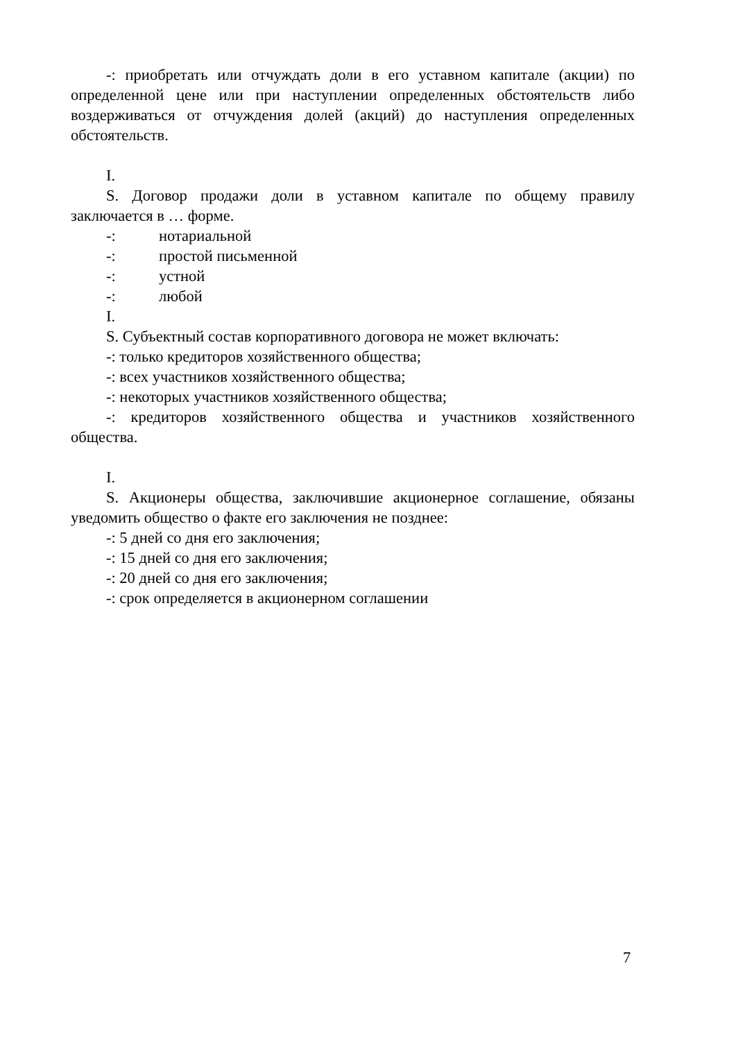-: приобретать или отчуждать доли в его уставном капитале (акции) по определенной цене или при наступлении определенных обстоятельств либо воздерживаться от отчуждения долей (акций) до наступления определенных обстоятельств.
I.
S. Договор продажи доли в уставном капитале по общему правилу заключается в … форме.
-: нотариальной
-: простой письменной
-: устной
-: любой
I.
S. Субъектный состав корпоративного договора не может включать:
-: только кредиторов хозяйственного общества;
-: всех участников хозяйственного общества;
-: некоторых участников хозяйственного общества;
-: кредиторов хозяйственного общества и участников хозяйственного общества.
I.
S. Акционеры общества, заключившие акционерное соглашение, обязаны уведомить общество о факте его заключения не позднее:
-: 5 дней со дня его заключения;
-: 15 дней со дня его заключения;
-: 20 дней со дня его заключения;
-: срок определяется в акционерном соглашении
7